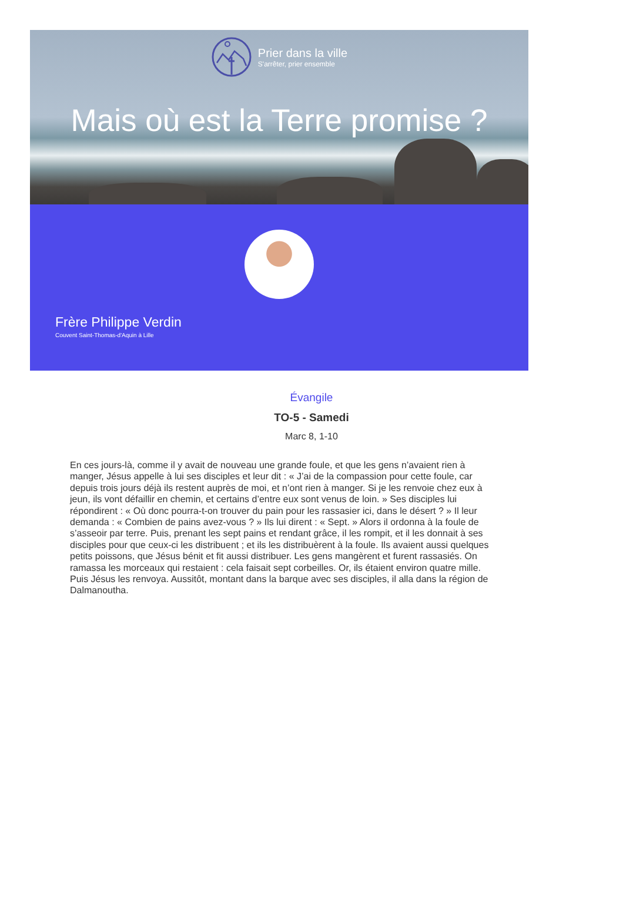Prier dans la ville
S'arrêter, prier ensemble
Mais où est la Terre promise ?
Frère Philippe Verdin
Couvent Saint-Thomas-d'Aquin à Lille
Évangile
TO-5 - Samedi
Marc 8, 1-10
En ces jours-là, comme il y avait de nouveau une grande foule, et que les gens n’avaient rien à manger, Jésus appelle à lui ses disciples et leur dit : « J’ai de la compassion pour cette foule, car depuis trois jours déjà ils restent auprès de moi, et n’ont rien à manger. Si je les renvoie chez eux à jeun, ils vont défaillir en chemin, et certains d’entre eux sont venus de loin. » Ses disciples lui répondirent : « Où donc pourra-t-on trouver du pain pour les rassasier ici, dans le désert ? » Il leur demanda : « Combien de pains avez-vous ? » Ils lui dirent : « Sept. » Alors il ordonna à la foule de s’asseoir par terre. Puis, prenant les sept pains et rendant grâce, il les rompit, et il les donnait à ses disciples pour que ceux-ci les distribuent ; et ils les distribuèrent à la foule. Ils avaient aussi quelques petits poissons, que Jésus bénit et fit aussi distribuer. Les gens mangèrent et furent rassasiés. On ramassa les morceaux qui restaient : cela faisait sept corbeilles. Or, ils étaient environ quatre mille. Puis Jésus les renvoya. Aussitôt, montant dans la barque avec ses disciples, il alla dans la région de Dalmanoutha.